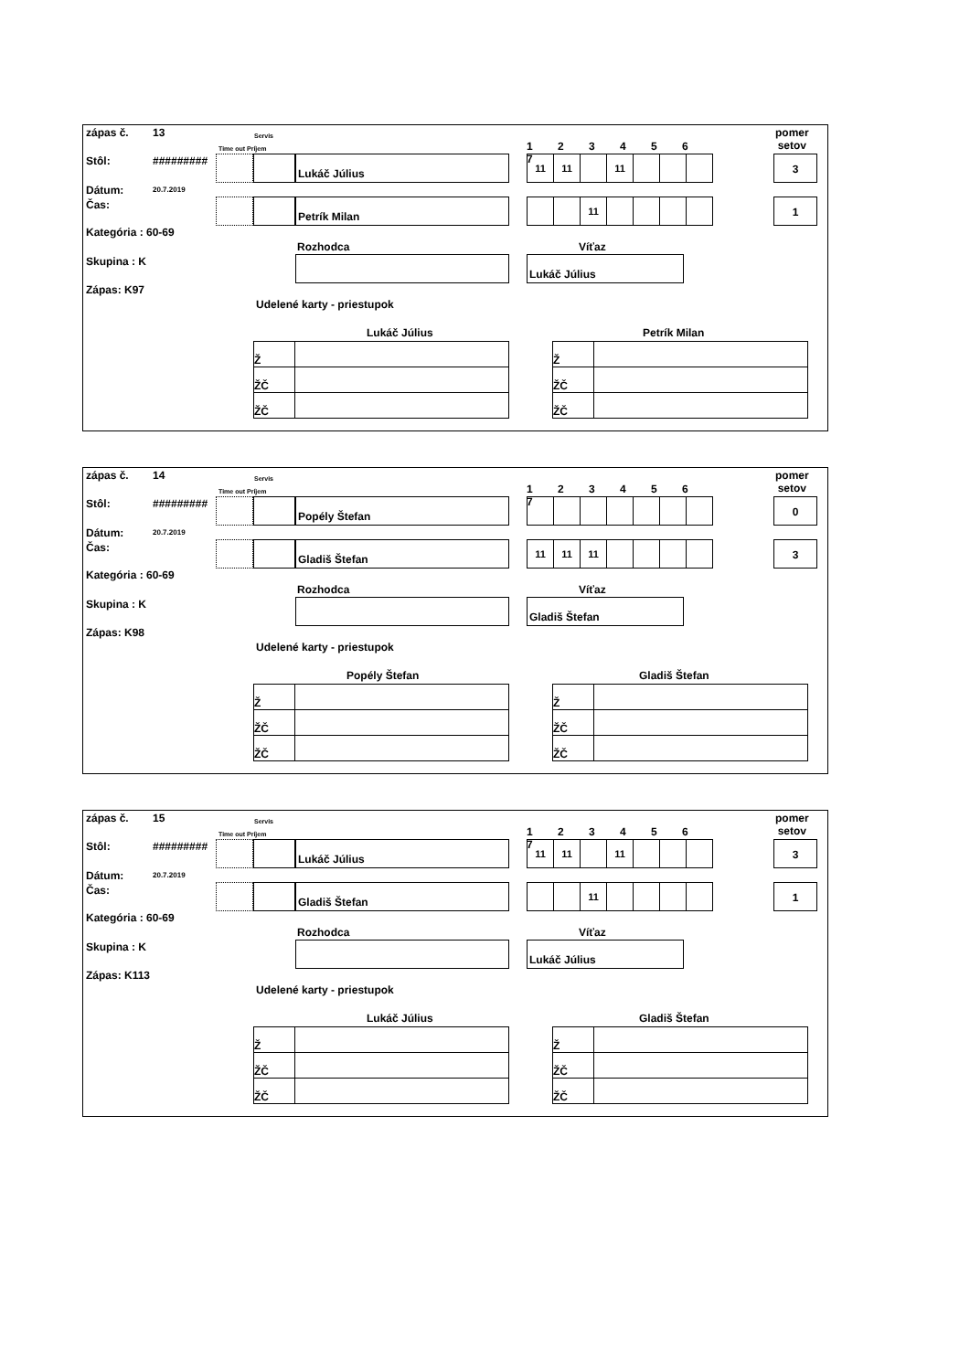zápas č. 13 Servis
Time out Príjem
Stôl: #########
Dátum: 20.7.2019
Čas:
Kategória : 60-69
Skupina : K
Zápas: K97
1 2 3 4 5 6 7
pomer
setov
Lukáč Július
| 11 | 11 | | 11 | | | |
3
Petrík Milan
| | | 11 | | | | |
1
Rozhodca Víťaz
Lukáč Július
Udelené karty - priestupok
Lukáč Július Petrík Milan
| Ž | |
| ŽČ | |
| ŽČ | |
| Ž | |
| ŽČ | |
| ŽČ | |
zápas č. 14 Servis
Time out Príjem
Stôl: #########
Dátum: 20.7.2019
Čas:
Kategória : 60-69
Skupina : K
Zápas: K98
1 2 3 4 5 6 7
pomer
setov
Popély Štefan 0
Gladiš Štefan
| 11 | 11 | 11 | | | | |
3
Rozhodca Víťaz
Gladiš Štefan
Udelené karty - priestupok
Popély Štefan Gladiš Štefan
| Ž | |
| ŽČ | |
| ŽČ | |
| Ž | |
| ŽČ | |
| ŽČ | |
zápas č. 15 Servis
Time out Príjem
Stôl: #########
Dátum: 20.7.2019
Čas:
Kategória : 60-69
Skupina : K
Zápas: K113
1 2 3 4 5 6 7
pomer
setov
Lukáč Július
| 11 | 11 | | 11 | | | |
3
Gladiš Štefan
| | | 11 | | | | |
1
Rozhodca Víťaz
Lukáč Július
Udelené karty - priestupok
Lukáč Július Gladiš Štefan
| Ž | |
| ŽČ | |
| ŽČ | |
| Ž | |
| ŽČ | |
| ŽČ | |